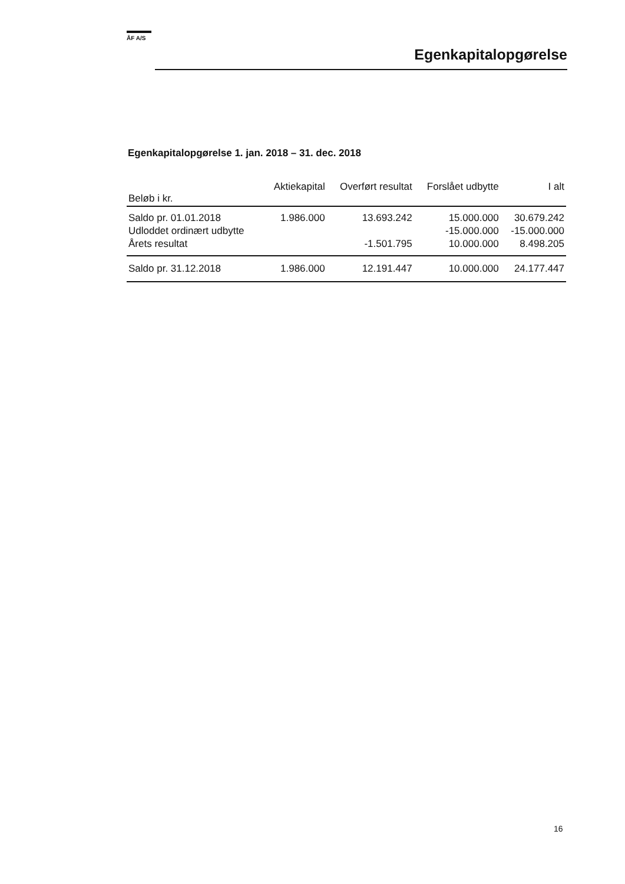ÅF A/S
Egenkapitalopgørelse
Egenkapitalopgørelse 1. jan. 2018 – 31. dec. 2018
| Beløb i kr. | Aktiekapital | Overført resultat | Forslået udbytte | I alt |
| --- | --- | --- | --- | --- |
| Saldo pr. 01.01.2018 | 1.986.000 | 13.693.242 | 15.000.000 | 30.679.242 |
| Udloddet ordinært udbytte | | | -15.000.000 | -15.000.000 |
| Årets resultat | | -1.501.795 | 10.000.000 | 8.498.205 |
| Saldo pr. 31.12.2018 | 1.986.000 | 12.191.447 | 10.000.000 | 24.177.447 |
16